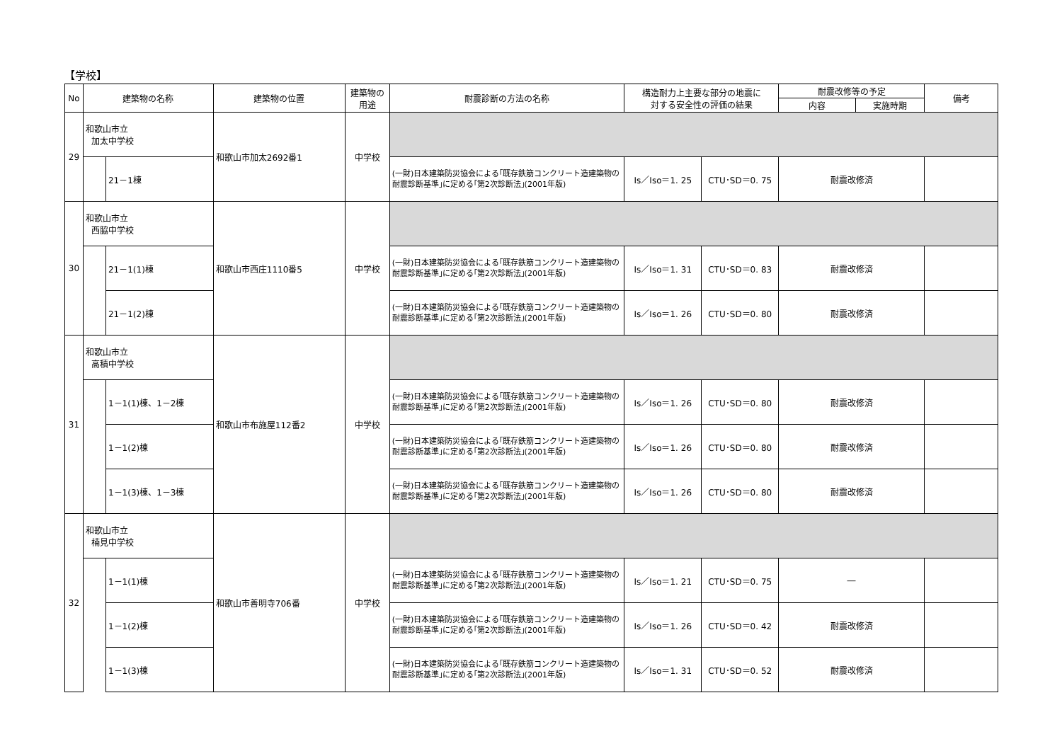【学校】
| No | 建築物の名称 | | 建築物の位置 | 建築物の 用途 | 耐震診断の方法の名称 | 構造耐力上主要な部分の地震に 対する安全性の評価の結果 | | 耐震改修等の予定 | | 備考 |
| --- | --- | --- | --- | --- | --- | --- | --- | --- | --- | --- |
| | | | | | | | | 内容 | 実施時期 | |
| 29 | 和歌山市立 加太中学校 | | 和歌山市加太2692番1 | 中学校 | | | | | | |
| | | 21－1棟 | | | (一財)日本建築防災協会による｢既存鉄筋コンクリート造建築物の耐震診断基準｣に定める｢第2次診断法｣(2001年版) | Is／Iso＝1. 25 | CTU･SD＝0. 75 | 耐震改修済 | | |
| 30 | 和歌山市立 西脇中学校 | | 和歌山市西庄1110番5 | 中学校 | | | | | | |
| | | 21－1(1)棟 | | | (一財)日本建築防災協会による｢既存鉄筋コンクリート造建築物の耐震診断基準｣に定める｢第2次診断法｣(2001年版) | Is／Iso＝1. 31 | CTU･SD＝0. 83 | 耐震改修済 | | |
| | | 21－1(2)棟 | | | (一財)日本建築防災協会による｢既存鉄筋コンクリート造建築物の耐震診断基準｣に定める｢第2次診断法｣(2001年版) | Is／Iso＝1. 26 | CTU･SD＝0. 80 | 耐震改修済 | | |
| 31 | 和歌山市立 高積中学校 | | 和歌山市布施屋112番2 | 中学校 | | | | | | |
| | | 1－1(1)棟、1－2棟 | | | (一財)日本建築防災協会による｢既存鉄筋コンクリート造建築物の耐震診断基準｣に定める｢第2次診断法｣(2001年版) | Is／Iso＝1. 26 | CTU･SD＝0. 80 | 耐震改修済 | | |
| | | 1－1(2)棟 | | | (一財)日本建築防災協会による｢既存鉄筋コンクリート造建築物の耐震診断基準｣に定める｢第2次診断法｣(2001年版) | Is／Iso＝1. 26 | CTU･SD＝0. 80 | 耐震改修済 | | |
| | | 1－1(3)棟、1－3棟 | | | (一財)日本建築防災協会による｢既存鉄筋コンクリート造建築物の耐震診断基準｣に定める｢第2次診断法｣(2001年版) | Is／Iso＝1. 26 | CTU･SD＝0. 80 | 耐震改修済 | | |
| 32 | 和歌山市立 楠見中学校 | | 和歌山市善明寺706番 | 中学校 | | | | | | |
| | | 1－1(1)棟 | | | (一財)日本建築防災協会による｢既存鉄筋コンクリート造建築物の耐震診断基準｣に定める｢第2次診断法｣(2001年版) | Is／Iso＝1. 21 | CTU･SD＝0. 75 | ― | | |
| | | 1－1(2)棟 | | | (一財)日本建築防災協会による｢既存鉄筋コンクリート造建築物の耐震診断基準｣に定める｢第2次診断法｣(2001年版) | Is／Iso＝1. 26 | CTU･SD＝0. 42 | 耐震改修済 | | |
| | | 1－1(3)棟 | | | (一財)日本建築防災協会による｢既存鉄筋コンクリート造建築物の耐震診断基準｣に定める｢第2次診断法｣(2001年版) | Is／Iso＝1. 31 | CTU･SD＝0. 52 | 耐震改修済 | | |